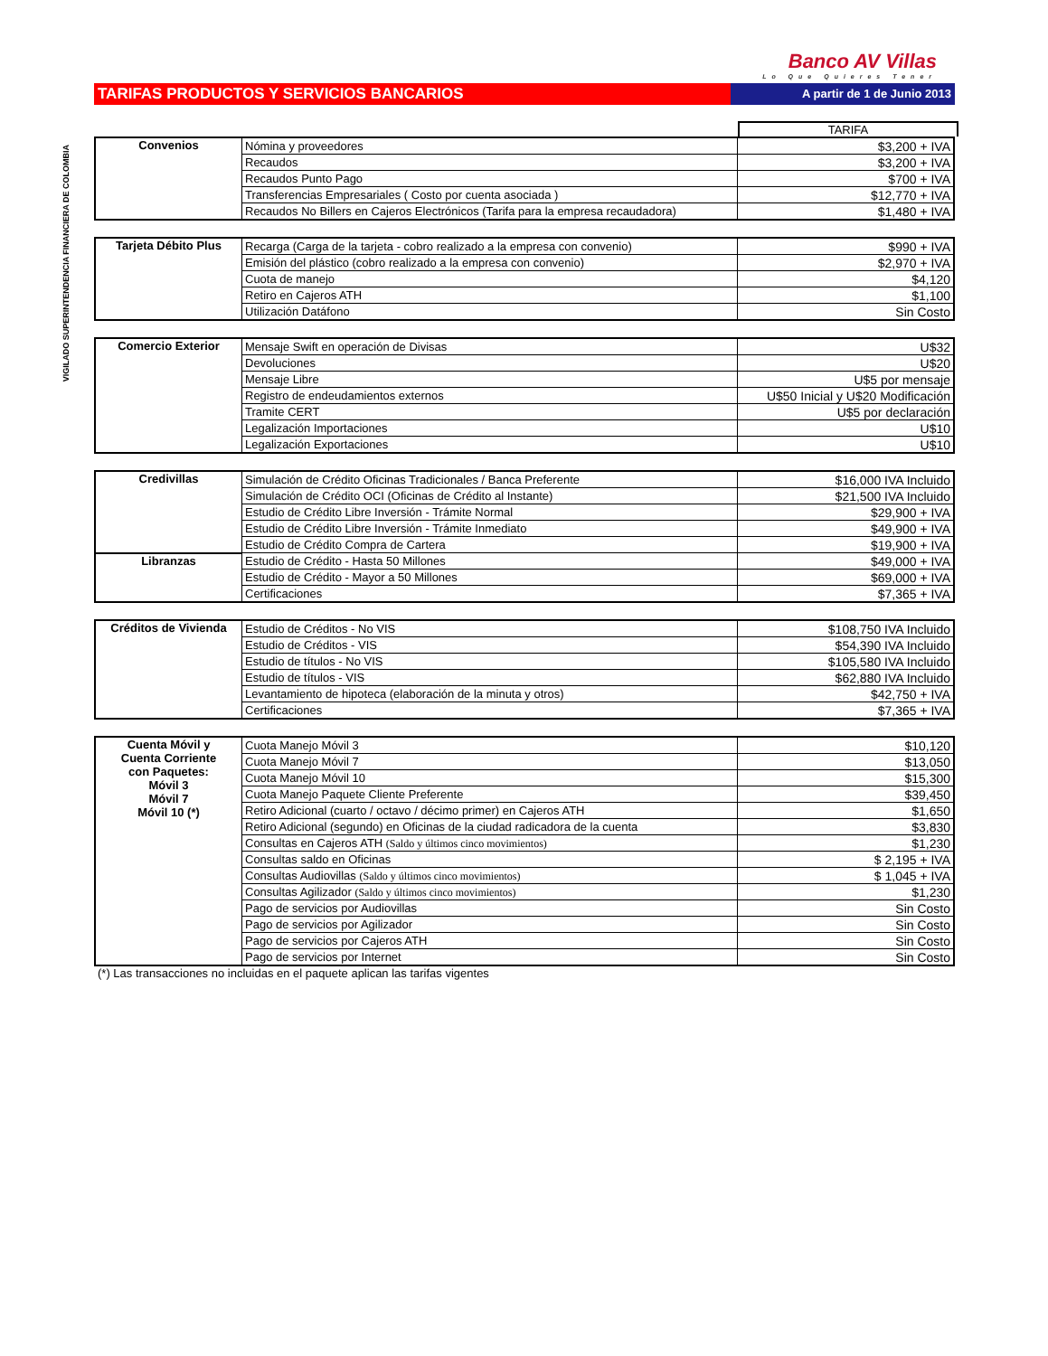VIGILADO SUPERINTENDENCIA FINANCIERA DE COLOMBIA
Banco AV Villas
Lo Que Quieres Tener
TARIFAS PRODUCTOS Y SERVICIOS BANCARIOS
A partir de 1 de Junio 2013
TARIFA
| Convenios | Nómina y proveedores | $3,200 + IVA |
| | Recaudos | $3,200 + IVA |
| | Recaudos Punto Pago | $700 + IVA |
| | Transferencias Empresariales ( Costo por cuenta asociada ) | $12,770 + IVA |
| | Recaudos No Billers en Cajeros Electrónicos (Tarifa para la empresa recaudadora) | $1,480 + IVA |
| Tarjeta Débito Plus | Recarga (Carga de la tarjeta - cobro realizado a la empresa con convenio) | $990 + IVA |
| | Emisión del plástico (cobro realizado a la empresa con convenio) | $2,970 + IVA |
| | Cuota de manejo | $4,120 |
| | Retiro en Cajeros ATH | $1,100 |
| | Utilización Datáfono | Sin Costo |
| Comercio Exterior | Mensaje Swift en operación de Divisas | U$32 |
| | Devoluciones | U$20 |
| | Mensaje Libre | U$5 por mensaje |
| | Registro de endeudamientos externos | U$50 Inicial y U$20 Modificación |
| | Tramite CERT | U$5 por declaración |
| | Legalización Importaciones | U$10 |
| | Legalización Exportaciones | U$10 |
| Credivillas | Simulación de Crédito Oficinas Tradicionales / Banca Preferente | $16,000 IVA Incluido |
| | Simulación de Crédito OCI (Oficinas de Crédito al Instante) | $21,500 IVA Incluido |
| | Estudio de Crédito Libre Inversión - Trámite Normal | $29,900 + IVA |
| | Estudio de Crédito Libre Inversión - Trámite Inmediato | $49,900 + IVA |
| | Estudio de Crédito Compra de Cartera | $19,900 + IVA |
| Libranzas | Estudio de Crédito - Hasta 50 Millones | $49,000 + IVA |
| | Estudio de Crédito - Mayor a 50 Millones | $69,000 + IVA |
| | Certificaciones | $7,365 + IVA |
| Créditos de Vivienda | Estudio de Créditos - No VIS | $108,750 IVA Incluido |
| | Estudio de Créditos - VIS | $54,390 IVA Incluido |
| | Estudio de títulos - No VIS | $105,580 IVA Incluido |
| | Estudio de títulos - VIS | $62,880 IVA Incluido |
| | Levantamiento de hipoteca (elaboración de la minuta y otros) | $42,750 + IVA |
| | Certificaciones | $7,365 + IVA |
| Cuenta Móvil y Cuenta Corriente con Paquetes: Móvil 3 Móvil 7 Móvil 10 (*) | Cuota Manejo Móvil 3 | $10,120 |
| | Cuota Manejo Móvil 7 | $13,050 |
| | Cuota Manejo Móvil 10 | $15,300 |
| | Cuota Manejo Paquete Cliente Preferente | $39,450 |
| | Retiro Adicional (cuarto / octavo / décimo primer) en Cajeros ATH | $1,650 |
| | Retiro Adicional (segundo) en Oficinas de la ciudad radicadora de la cuenta | $3,830 |
| | Consultas en Cajeros ATH (Saldo y últimos cinco movimientos) | $1,230 |
| | Consultas saldo en Oficinas | $ 2,195 + IVA |
| | Consultas Audiovillas (Saldo y últimos cinco movimientos) | $ 1,045 + IVA |
| | Consultas Agilizador (Saldo y últimos cinco movimientos) | $1,230 |
| | Pago de servicios por Audiovillas | Sin Costo |
| | Pago de servicios por Agilizador | Sin Costo |
| | Pago de servicios por Cajeros ATH | Sin Costo |
| | Pago de servicios por Internet | Sin Costo |
(*) Las transacciones no incluidas en el paquete aplican las tarifas vigentes